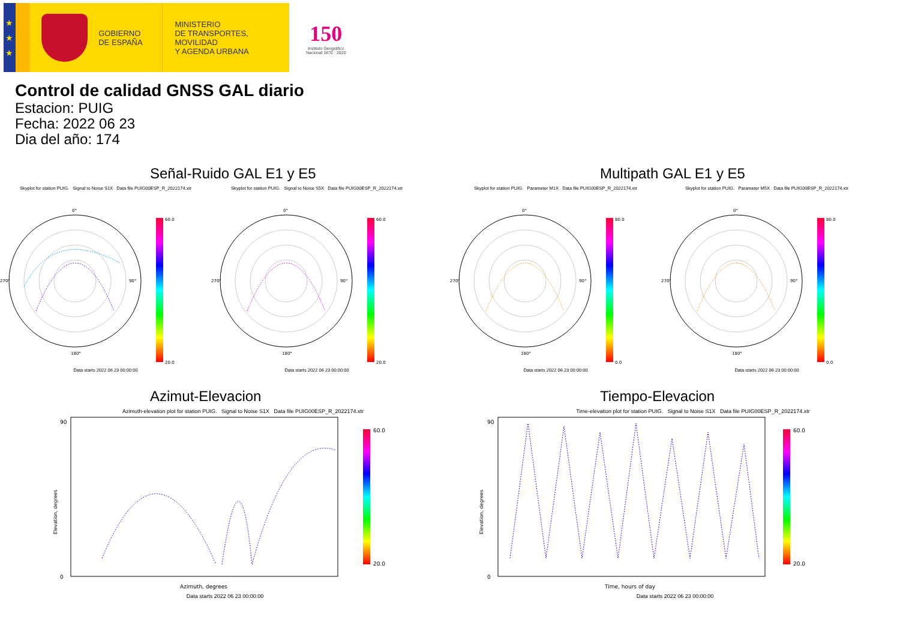★
★
★
GOBIERNO
DE ESPAÑA
MINISTERIO
DE TRANSPORTES, MOVILIDAD
Y AGENDA URBANA
150
Instituto Geográfico
Nacional 1870 · 2020
Control de calidad GNSS GAL diario
Estacion: PUIG
Fecha: 2022 06 23
Dia del año: 174
Señal-Ruido GAL E1 y E5
Skyplot for station PUIG. Signal to Noise S1X Data file PUIG00ESP_R_2022174.xtr
0°
90°
180°
270°
60.0
20.0
Data starts 2022 06 23 00:00:00
Skyplot for station PUIG. Signal to Noise S5X Data file PUIG00ESP_R_2022174.xtr
0°
90°
180°
270°
60.0
20.0
Data starts 2022 06 23 00:00:00
Multipath GAL E1 y E5
Skyplot for station PUIG. Parameter M1X Data file PUIG00ESP_R_2022174.xtr
0°
90°
180°
270°
80.0
0.0
Data starts 2022 06 23 00:00:00
Skyplot for station PUIG. Parameter M5X Data file PUIG00ESP_R_2022174.xtr
0°
90°
180°
270°
80.0
0.0
Data starts 2022 06 23 00:00:00
Azimut-Elevacion
Azimuth-elevation plot for station PUIG. Signal to Noise S1X Data file PUIG00ESP_R_2022174.xtr
0
90
Elevation, degrees
Azimuth, degrees
60.0
20.0
Data starts 2022 06 23 00:00:00
Tiempo-Elevacion
Time-elevation plot for station PUIG. Signal to Noise S1X Data file PUIG00ESP_R_2022174.xtr
0
90
Elevation, degrees
Time, hours of day
60.0
20.0
Data starts 2022 06 23 00:00:00